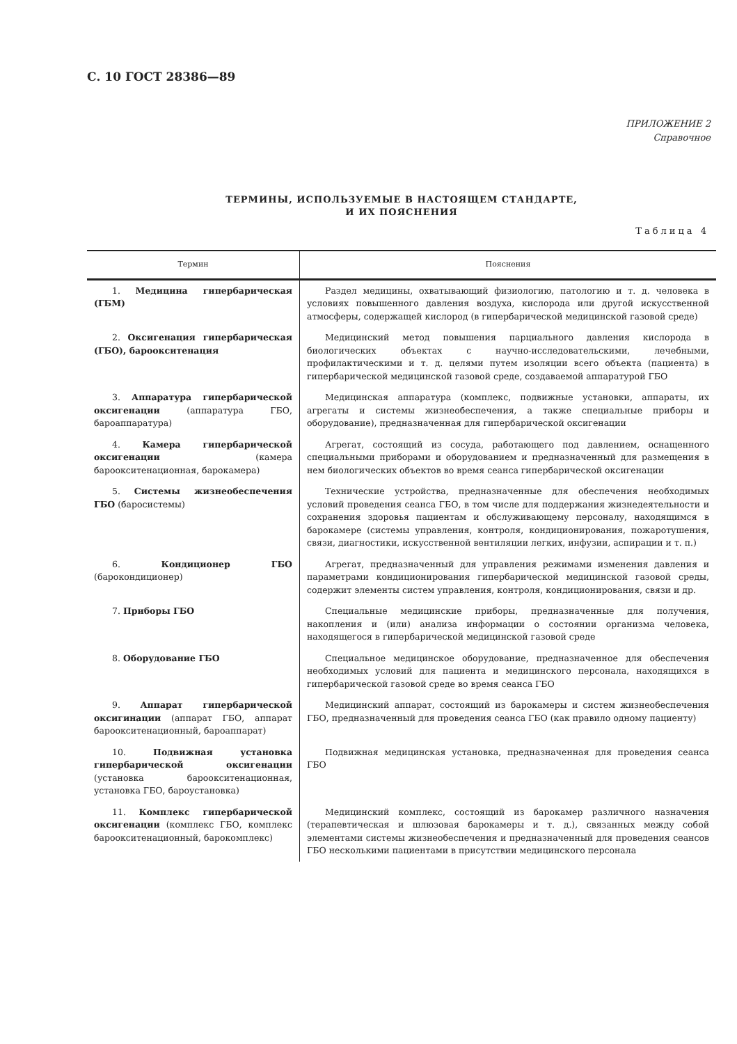С. 10 ГОСТ 28386—89
ПРИЛОЖЕНИЕ 2
Справочное
ТЕРМИНЫ, ИСПОЛЬЗУЕМЫЕ В НАСТОЯЩЕМ СТАНДАРТЕ,
И ИХ ПОЯСНЕНИЯ
Таблица 4
| Термин | Пояснения |
| --- | --- |
| 1. Медицина гипербарическая (ГБМ) | Раздел медицины, охватывающий физиологию, патологию и т. д. человека в условиях повышенного давления воздуха, кислорода или другой искусственной атмосферы, содержащей кислород (в гипербарической медицинской газовой среде) |
| 2. Оксигенация гипербарическая (ГБО), бароокситенация | Медицинский метод повышения парциального давления кислорода в биологических объектах с научно-исследовательскими, лечебными, профилактическими и т. д. целями путем изоляции всего объекта (пациента) в гипербарической медицинской газовой среде, создаваемой аппаратурой ГБО |
| 3. Аппаратура гипербарической оксигенации (аппаратура ГБО, бароаппаратура) | Медицинская аппаратура (комплекс, подвижные установки, аппараты, их агрегаты и системы жизнеобеспечения, а также специальные приборы и оборудование), предназначенная для гипербарической оксигенации |
| 4. Камера гипербарической оксигенации (камера бароокситенационная, барокамера) | Агрегат, состоящий из сосуда, работающего под давлением, оснащенного специальными приборами и оборудованием и предназначенный для размещения в нем биологических объектов во время сеанса гипербарической оксигенации |
| 5. Системы жизнеобеспечения ГБО (баросистемы) | Технические устройства, предназначенные для обеспечения необходимых условий проведения сеанса ГБО, в том числе для поддержания жизнедеятельности и сохранения здоровья пациентам и обслуживающему персоналу, находящимся в барокамере (системы управления, контроля, кондиционирования, пожаротушения, связи, диагностики, искусственной вентиляции легких, инфузии, аспирации и т. п.) |
| 6. Кондиционер ГБО (барокондиционер) | Агрегат, предназначенный для управления режимами изменения давления и параметрами кондиционирования гипербарической медицинской газовой среды, содержит элементы систем управления, контроля, кондиционирования, связи и др. |
| 7. Приборы ГБО | Специальные медицинские приборы, предназначенные для получения, накопления и (или) анализа информации о состоянии организма человека, находящегося в гипербарической медицинской газовой среде |
| 8. Оборудование ГБО | Специальное медицинское оборудование, предназначенное для обеспечения необходимых условий для пациента и медицинского персонала, находящихся в гипербарической газовой среде во время сеанса ГБО |
| 9. Аппарат гипербарической оксигинации (аппарат ГБО, аппарат бароокситенационный, бароаппарат) | Медицинский аппарат, состоящий из барокамеры и систем жизнеобеспечения ГБО, предназначенный для проведения сеанса ГБО (как правило одному пациенту) |
| 10. Подвижная установка гипербарической оксигенации (установка бароокситенационная, установка ГБО, бароустановка) | Подвижная медицинская установка, предназначенная для проведения сеанса ГБО |
| 11. Комплекс гипербарической оксигенации (комплекс ГБО, комплекс бароокситенационный, барокомплекс) | Медицинский комплекс, состоящий из барокамер различного назначения (терапевтическая и шлюзовая барокамеры и т. д.), связанных между собой элементами системы жизнеобеспечения и предназначенный для проведения сеансов ГБО несколькими пациентами в присутствии медицинского персонала |